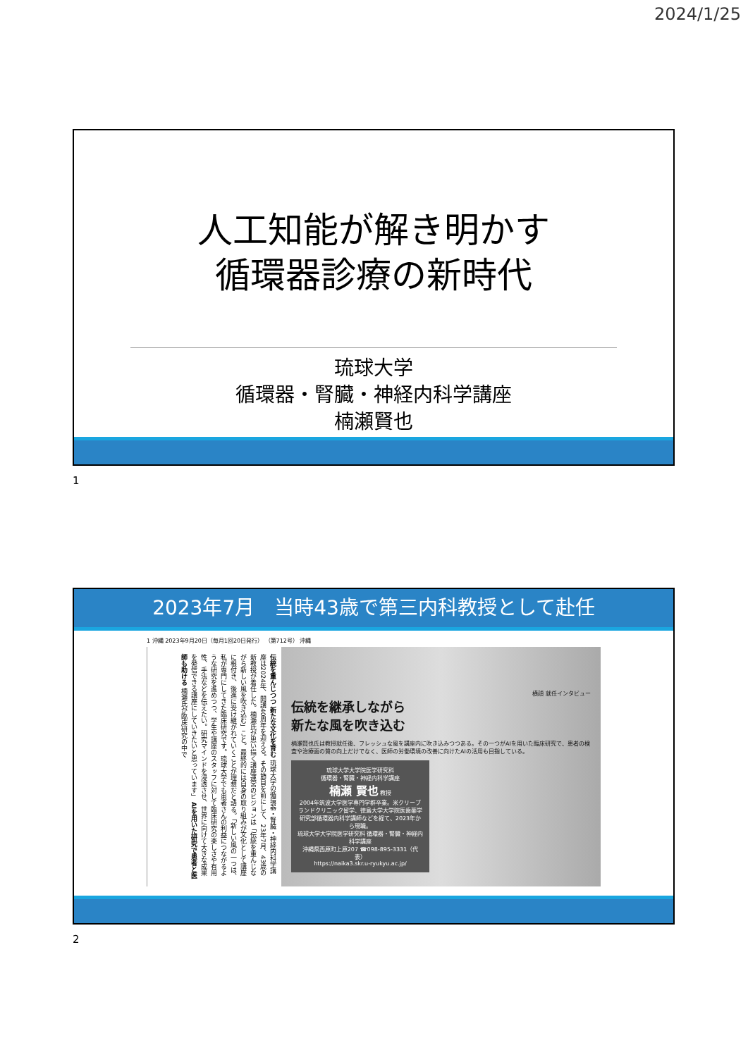2024/1/25
人工知能が解き明かす
循環器診療の新時代
琉球大学
循環器・腎臓・神経内科学講座
楠瀬賢也
1
2023年7月　当時43歳で第三内科教授として赴任
1 沖縄 2023年9月20日（毎月1回20日発行） （第712号） 沖縄
伝統を重んじつつ 新たな文化を育む 琉球大学の循環器・腎臓・神経内科学講座は2024年、開講40周年を迎える。その節目を前にして、23年7月、43歳の新教授が着任した。楠瀬氏が思い描く講座運営のビジョンは「伝統を重んじながら新しい風を吹き込む」こと。最終的には自身の取り組みが文化として講座に根付き、後進に受け継がれていくことが理想だと語る。「新しい風の一つは、私が専門にしてきた臨床研究です。琉球大学でも患者さんの利益につながるような研究を進めつつ、学生や講座のスタッフに対して臨床研究の楽しさや有用性、手法などを伝えたい。研究マインドを浸透させ、世界に向けて大きな成果を発信できる講座にしていきたいと思っています」 AIを用いた研究で患者と医師も助ける 楠瀬氏が臨床研究の中で
横顔 就任インタビュー
伝統を継承しながら
新たな風を吹き込む
楠瀬賢也氏は教授就任後、フレッシュな風を講座内に吹き込みつつある。その一つがAIを用いた臨床研究で、患者の検査や治療面の質の向上だけでなく、医師の労働環境の改善に向けたAIの活用も目指している。
琉球大学大学院医学研究科
循環器・腎臓・神経内科学講座
楠瀬 賢也 教授
2004年筑波大学医学専門学群卒業。米クリーブランドクリニック留学、徳島大学大学院医歯薬学研究部循環器内科学講師などを経て、2023年から現職。
琉球大学大学院医学研究科 循環器・腎臓・神経内科学講座
沖縄県西原町上原207 ☎098-895-3331（代表）
https://naika3.skr.u-ryukyu.ac.jp/
2